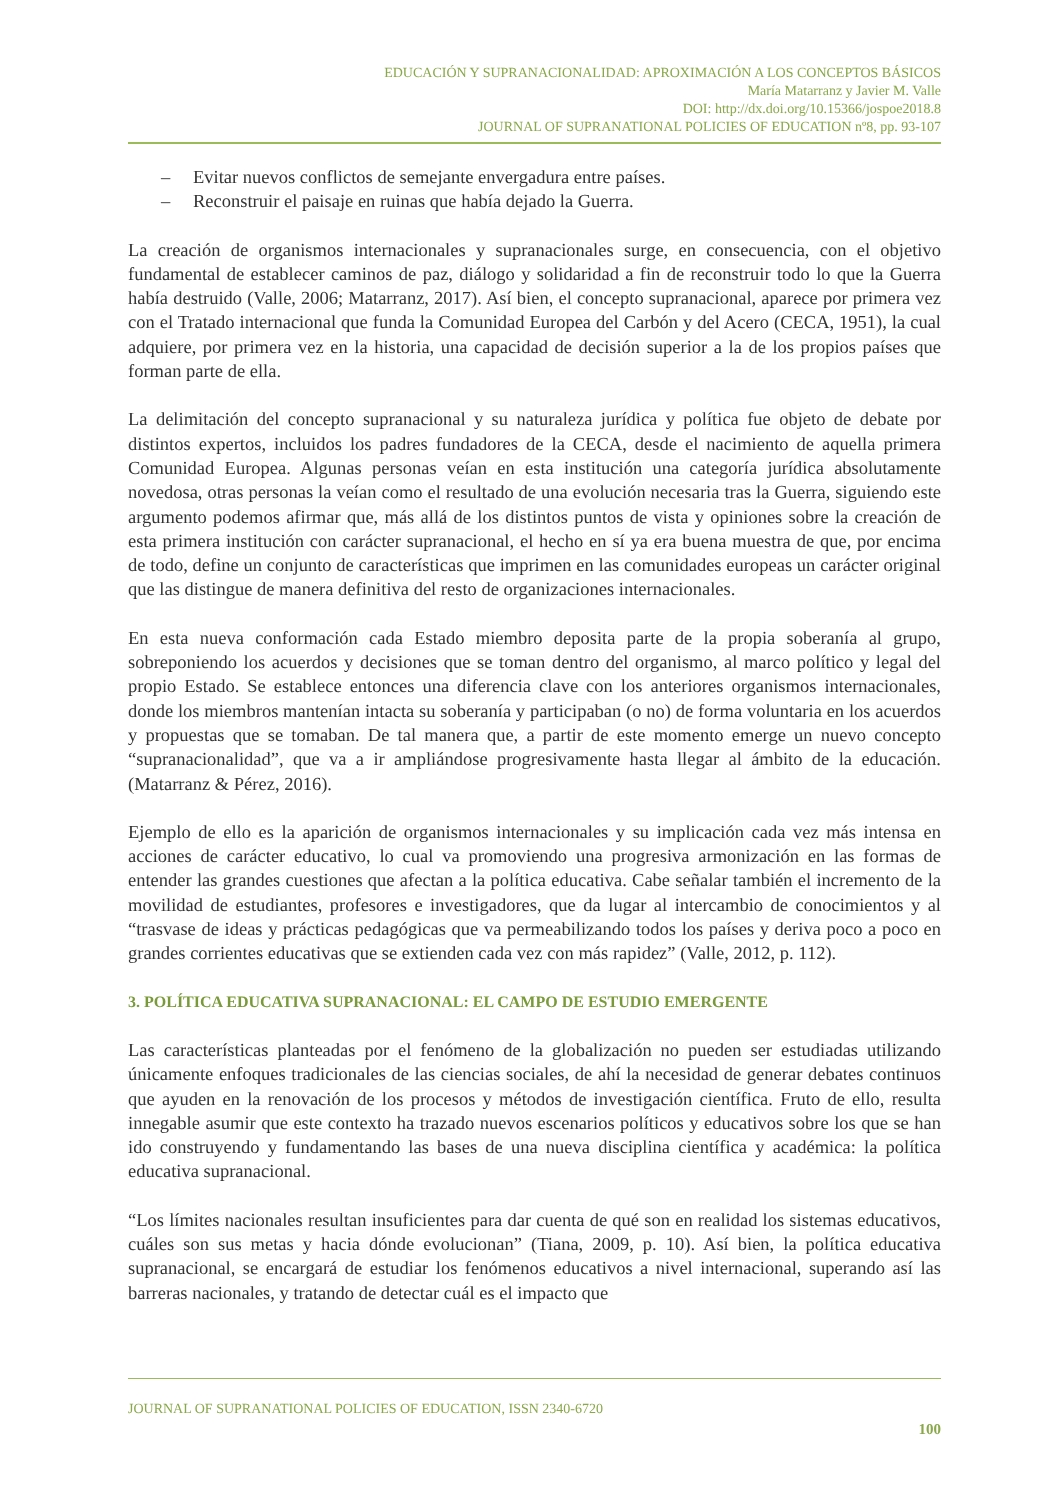EDUCACIÓN Y SUPRANACIONALIDAD: APROXIMACIÓN A LOS CONCEPTOS BÁSICOS
María Matarranz y Javier M. Valle
DOI: http://dx.doi.org/10.15366/jospoe2018.8
JOURNAL OF SUPRANATIONAL POLICIES OF EDUCATION nº8, pp. 93-107
– Evitar nuevos conflictos de semejante envergadura entre países.
– Reconstruir el paisaje en ruinas que había dejado la Guerra.
La creación de organismos internacionales y supranacionales surge, en consecuencia, con el objetivo fundamental de establecer caminos de paz, diálogo y solidaridad a fin de reconstruir todo lo que la Guerra había destruido (Valle, 2006; Matarranz, 2017). Así bien, el concepto supranacional, aparece por primera vez con el Tratado internacional que funda la Comunidad Europea del Carbón y del Acero (CECA, 1951), la cual adquiere, por primera vez en la historia, una capacidad de decisión superior a la de los propios países que forman parte de ella.
La delimitación del concepto supranacional y su naturaleza jurídica y política fue objeto de debate por distintos expertos, incluidos los padres fundadores de la CECA, desde el nacimiento de aquella primera Comunidad Europea. Algunas personas veían en esta institución una categoría jurídica absolutamente novedosa, otras personas la veían como el resultado de una evolución necesaria tras la Guerra, siguiendo este argumento podemos afirmar que, más allá de los distintos puntos de vista y opiniones sobre la creación de esta primera institución con carácter supranacional, el hecho en sí ya era buena muestra de que, por encima de todo, define un conjunto de características que imprimen en las comunidades europeas un carácter original que las distingue de manera definitiva del resto de organizaciones internacionales.
En esta nueva conformación cada Estado miembro deposita parte de la propia soberanía al grupo, sobreponiendo los acuerdos y decisiones que se toman dentro del organismo, al marco político y legal del propio Estado. Se establece entonces una diferencia clave con los anteriores organismos internacionales, donde los miembros mantenían intacta su soberanía y participaban (o no) de forma voluntaria en los acuerdos y propuestas que se tomaban. De tal manera que, a partir de este momento emerge un nuevo concepto “supranacionalidad”, que va a ir ampliándose progresivamente hasta llegar al ámbito de la educación. (Matarranz & Pérez, 2016).
Ejemplo de ello es la aparición de organismos internacionales y su implicación cada vez más intensa en acciones de carácter educativo, lo cual va promoviendo una progresiva armonización en las formas de entender las grandes cuestiones que afectan a la política educativa. Cabe señalar también el incremento de la movilidad de estudiantes, profesores e investigadores, que da lugar al intercambio de conocimientos y al “trasvase de ideas y prácticas pedagógicas que va permeabilizando todos los países y deriva poco a poco en grandes corrientes educativas que se extienden cada vez con más rapidez” (Valle, 2012, p. 112).
3. POLÍTICA EDUCATIVA SUPRANACIONAL: EL CAMPO DE ESTUDIO EMERGENTE
Las características planteadas por el fenómeno de la globalización no pueden ser estudiadas utilizando únicamente enfoques tradicionales de las ciencias sociales, de ahí la necesidad de generar debates continuos que ayuden en la renovación de los procesos y métodos de investigación científica. Fruto de ello, resulta innegable asumir que este contexto ha trazado nuevos escenarios políticos y educativos sobre los que se han ido construyendo y fundamentando las bases de una nueva disciplina científica y académica: la política educativa supranacional.
“Los límites nacionales resultan insuficientes para dar cuenta de qué son en realidad los sistemas educativos, cuáles son sus metas y hacia dónde evolucionan” (Tiana, 2009, p. 10). Así bien, la política educativa supranacional, se encargará de estudiar los fenómenos educativos a nivel internacional, superando así las barreras nacionales, y tratando de detectar cuál es el impacto que
JOURNAL OF SUPRANATIONAL POLICIES OF EDUCATION, ISSN 2340-6720
100